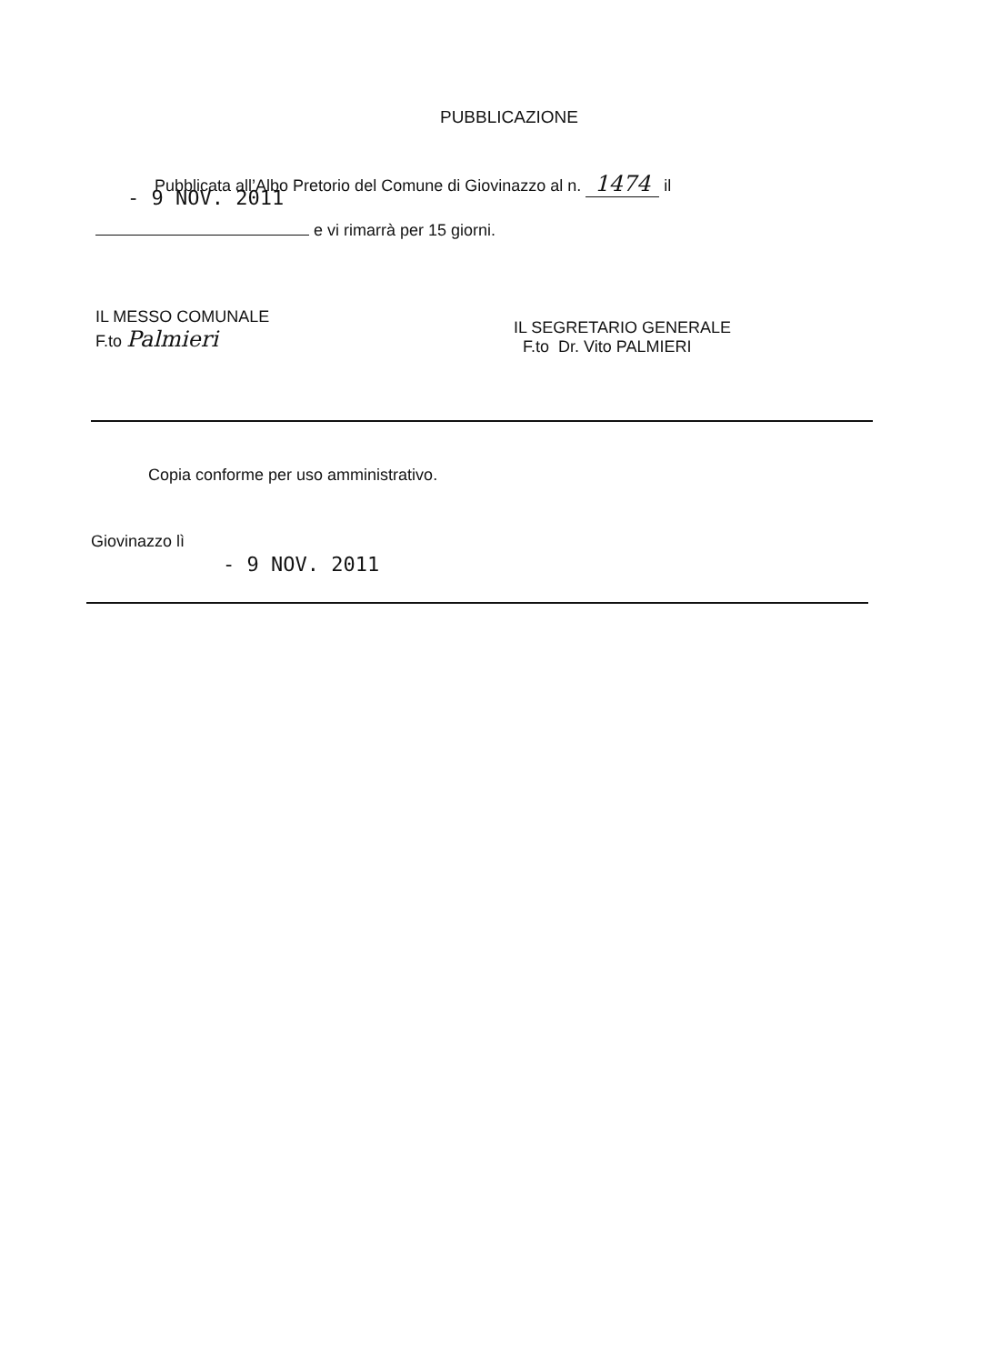PUBBLICAZIONE
Pubblicata all’Albo Pretorio del Comune di Giovinazzo al n. 1474 il
- 9 NOV. 2011
e vi rimarrà per 15 giorni.
IL MESSO COMUNALE
F.to Palmieri
IL SEGRETARIO GENERALE
F.to Dr. Vito PALMIERI
Copia conforme per uso amministrativo.
Giovinazzo lì
- 9 NOV. 2011